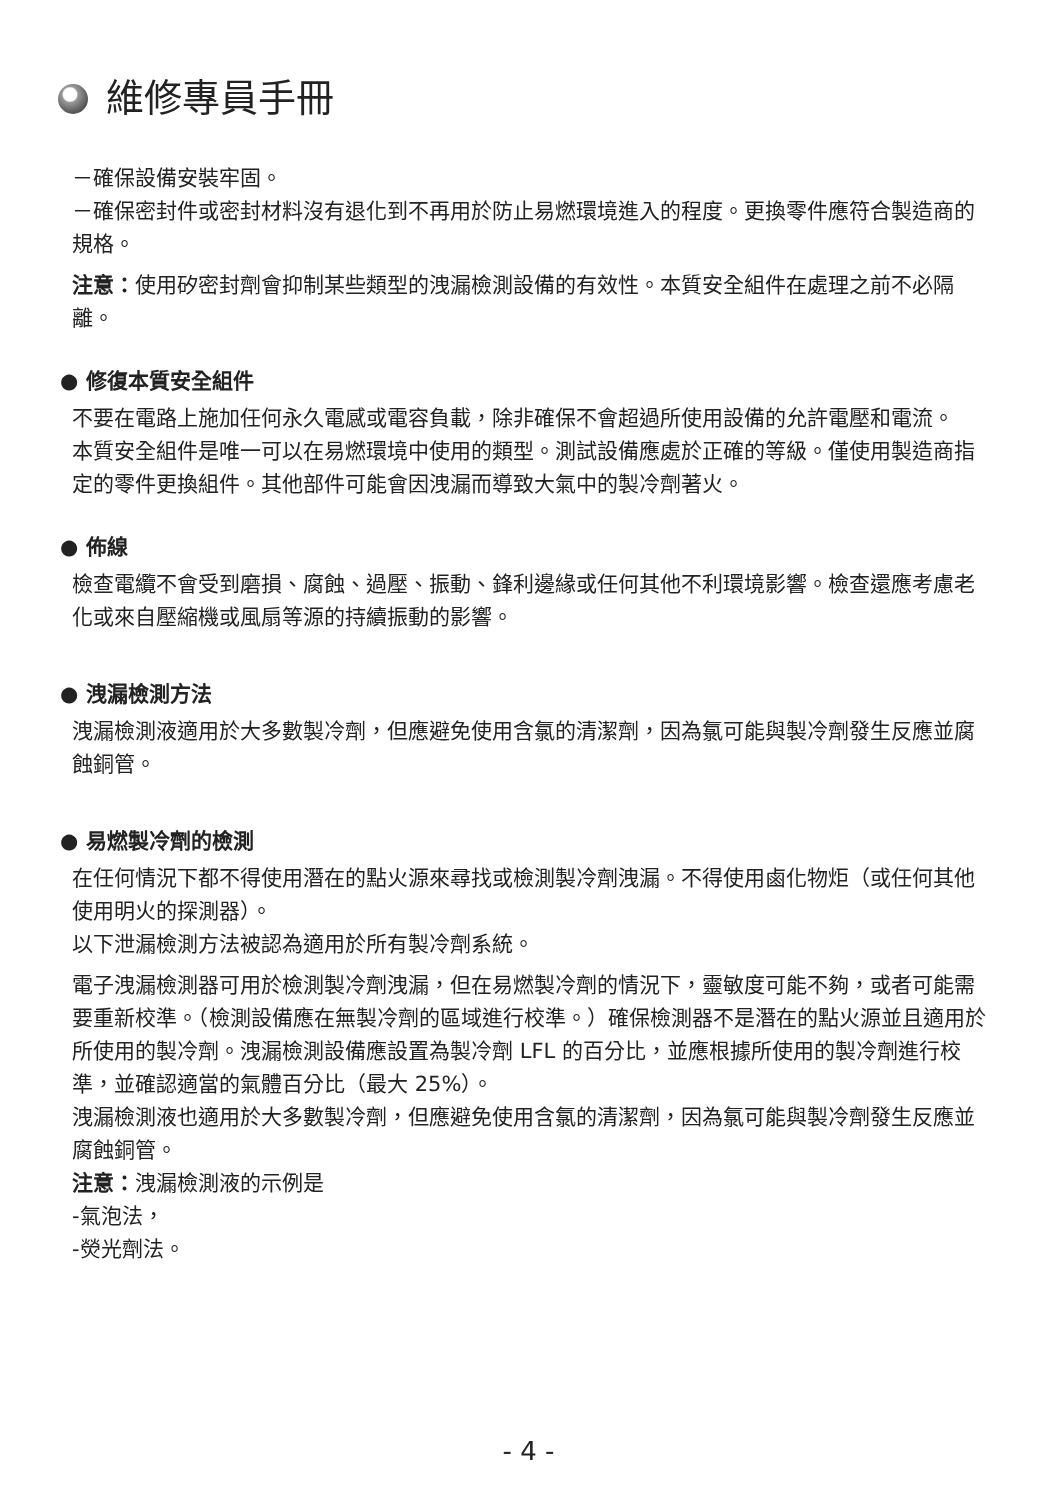維修專員手冊
－確保設備安裝牢固。
－確保密封件或密封材料沒有退化到不再用於防止易燃環境進入的程度。更換零件應符合製造商的規格。
注意：使用矽密封劑會抑制某些類型的洩漏檢測設備的有效性。本質安全組件在處理之前不必隔離。
● 修復本質安全組件
不要在電路上施加任何永久電感或電容負載，除非確保不會超過所使用設備的允許電壓和電流。
本質安全組件是唯一可以在易燃環境中使用的類型。測試設備應處於正確的等級。僅使用製造商指定的零件更換組件。其他部件可能會因洩漏而導致大氣中的製冷劑著火。
● 佈線
檢查電纜不會受到磨損、腐蝕、過壓、振動、鋒利邊緣或任何其他不利環境影響。檢查還應考慮老化或來自壓縮機或風扇等源的持續振動的影響。
● 洩漏檢測方法
洩漏檢測液適用於大多數製冷劑，但應避免使用含氯的清潔劑，因為氯可能與製冷劑發生反應並腐蝕銅管。
● 易燃製冷劑的檢測
在任何情況下都不得使用潛在的點火源來尋找或檢測製冷劑洩漏。不得使用鹵化物炬（或任何其他使用明火的探測器）。
以下泄漏檢測方法被認為適用於所有製冷劑系統。
電子洩漏檢測器可用於檢測製冷劑洩漏，但在易燃製冷劑的情況下，靈敏度可能不夠，或者可能需要重新校準。（檢測設備應在無製冷劑的區域進行校準。）確保檢測器不是潛在的點火源並且適用於所使用的製冷劑。洩漏檢測設備應設置為製冷劑 LFL 的百分比，並應根據所使用的製冷劑進行校準，並確認適當的氣體百分比（最大 25%）。
洩漏檢測液也適用於大多數製冷劑，但應避免使用含氯的清潔劑，因為氯可能與製冷劑發生反應並腐蝕銅管。
注意：洩漏檢測液的示例是
-氣泡法，
-熒光劑法。
- 4 -